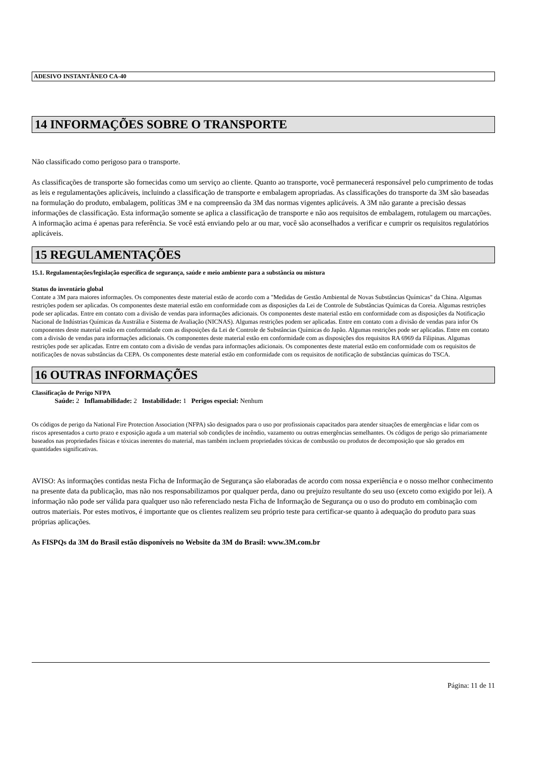ADESIVO INSTANTÂNEO CA-40
14 INFORMAÇÕES SOBRE O TRANSPORTE
Não classificado como perigoso para o transporte.
As classificações de transporte são fornecidas como um serviço ao cliente. Quanto ao transporte, você permanecerá responsável pelo cumprimento de todas as leis e regulamentações aplicáveis, incluindo a classificação de transporte e embalagem apropriadas. As classificações do transporte da 3M são baseadas na formulação do produto, embalagem, políticas 3M e na compreensão da 3M das normas vigentes aplicáveis. A 3M não garante a precisão dessas informações de classificação. Esta informação somente se aplica a classificação de transporte e não aos requisitos de embalagem, rotulagem ou marcações. A informação acima é apenas para referência. Se você está enviando pelo ar ou mar, você são aconselhados a verificar e cumprir os requisitos regulatórios aplicáveis.
15 REGULAMENTAÇÕES
15.1. Regulamentações/legislação específica de segurança, saúde e meio ambiente para a substância ou mistura
Status do inventário global
Contate a 3M para maiores informações. Os componentes deste material estão de acordo com a "Medidas de Gestão Ambiental de Novas Substâncias Químicas" da China. Algumas restrições podem ser aplicadas. Os componentes deste material estão em conformidade com as disposições da Lei de Controle de Substâncias Químicas da Coreia. Algumas restrições pode ser aplicadas. Entre em contato com a divisão de vendas para informações adicionais. Os componentes deste material estão em conformidade com as disposições da Notificação Nacional de Indústrias Químicas da Austrália e Sistema de Avaliação (NICNAS). Algumas restrições podem ser aplicadas. Entre em contato com a divisão de vendas para infor Os componentes deste material estão em conformidade com as disposições da Lei de Controle de Substâncias Químicas do Japão. Algumas restrições pode ser aplicadas. Entre em contato com a divisão de vendas para informações adicionais. Os componentes deste material estão em conformidade com as disposições dos requisitos RA 6969 da Filipinas. Algumas restrições pode ser aplicadas. Entre em contato com a divisão de vendas para informações adicionais. Os componentes deste material estão em conformidade com os requisitos de notificações de novas substâncias da CEPA. Os componentes deste material estão em conformidade com os requisitos de notificação de substâncias químicas do TSCA.
16 OUTRAS INFORMAÇÕES
Classificação de Perigo NFPA
Saúde: 2 Inflamabilidade: 2 Instabilidade: 1 Perigos especial: Nenhum
Os códigos de perigo da National Fire Protection Association (NFPA) são designados para o uso por profissionais capacitados para atender situações de emergências e lidar com os riscos apresentados a curto prazo e exposição aguda a um material sob condições de incêndio, vazamento ou outras emergências semelhantes. Os códigos de perigo são primariamente baseados nas propriedades físicas e tóxicas inerentes do material, mas também incluem propriedades tóxicas de combustão ou produtos de decomposição que são gerados em quantidades significativas.
AVISO: As informações contidas nesta Ficha de Informação de Segurança são elaboradas de acordo com nossa experiência e o nosso melhor conhecimento na presente data da publicação, mas não nos responsabilizamos por qualquer perda, dano ou prejuízo resultante do seu uso (exceto como exigido por lei). A informação não pode ser válida para qualquer uso não referenciado nesta Ficha de Informação de Segurança ou o uso do produto em combinação com outros materiais. Por estes motivos, é importante que os clientes realizem seu próprio teste para certificar-se quanto à adequação do produto para suas próprias aplicações.
As FISPQs da 3M do Brasil estão disponíveis no Website da 3M do Brasil: www.3M.com.br
Página: 11 de 11